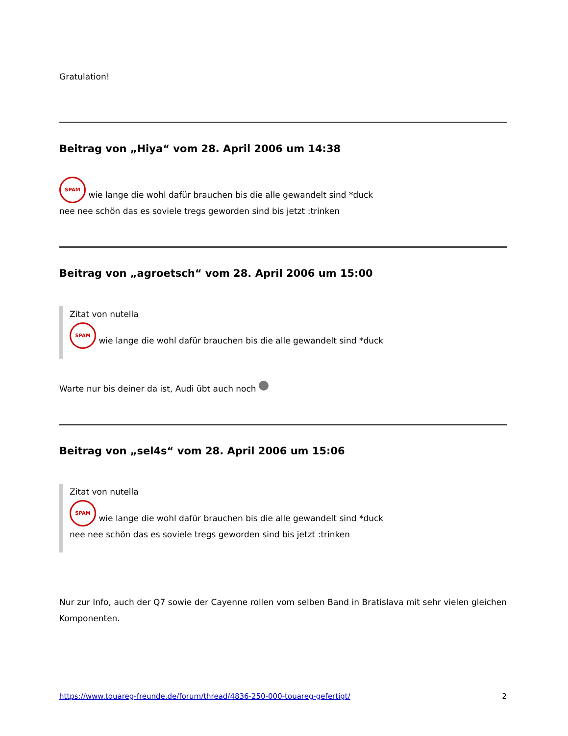Gratulation!
Beitrag von „Hiya“ vom 28. April 2006 um 14:38
SPAM wie lange die wohl dafür brauchen bis die alle gewandelt sind *duck
nee nee schön das es soviele tregs geworden sind bis jetzt :trinken
Beitrag von „agroetsch“ vom 28. April 2006 um 15:00
Zitat von nutella
SPAM wie lange die wohl dafür brauchen bis die alle gewandelt sind *duck
Warte nur bis deiner da ist, Audi übt auch noch
Beitrag von „sel4s“ vom 28. April 2006 um 15:06
Zitat von nutella
SPAM wie lange die wohl dafür brauchen bis die alle gewandelt sind *duck
nee nee schön das es soviele tregs geworden sind bis jetzt :trinken
Nur zur Info, auch der Q7 sowie der Cayenne rollen vom selben Band in Bratislava mit sehr vielen gleichen Komponenten.
https://www.touareg-freunde.de/forum/thread/4836-250-000-touareg-gefertigt/ 2